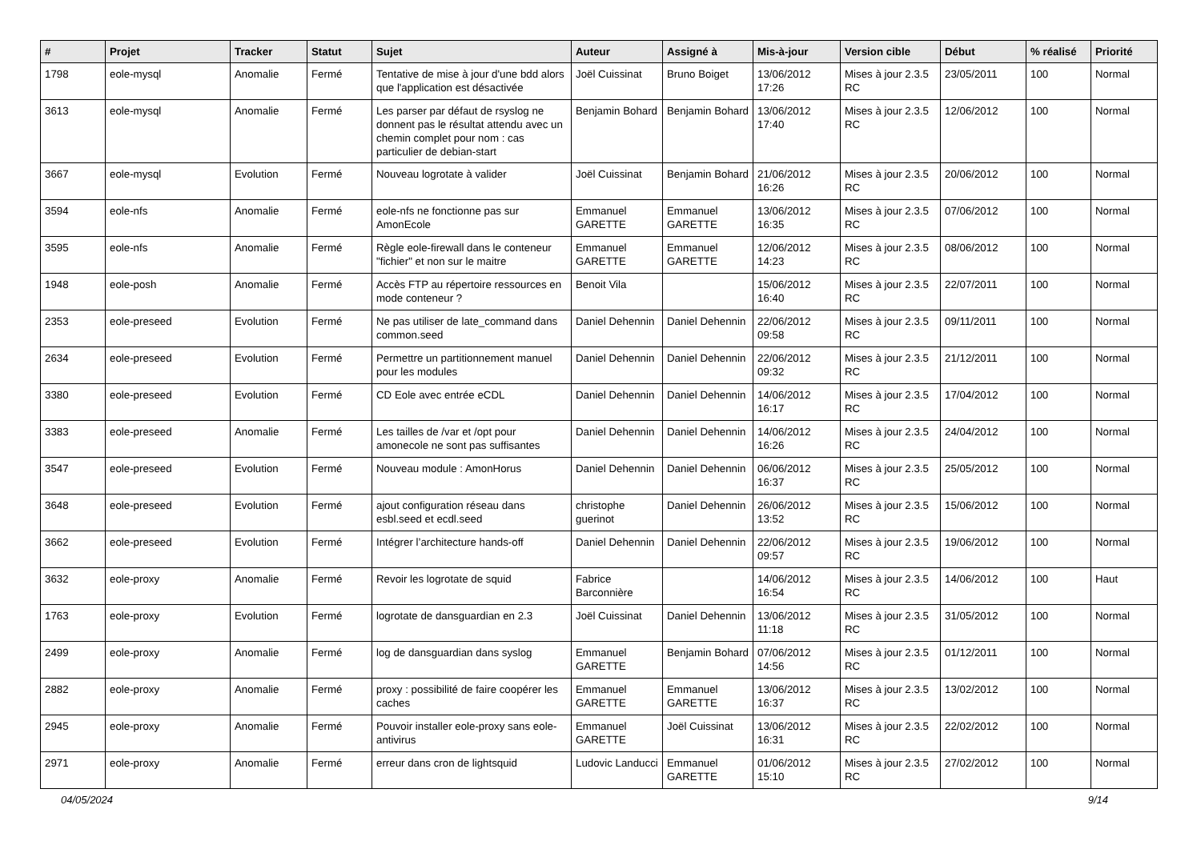| # | Projet | Tracker | Statut | Sujet | Auteur | Assigné à | Mis-à-jour | Version cible | Début | % réalisé | Priorité |
| --- | --- | --- | --- | --- | --- | --- | --- | --- | --- | --- | --- |
| 1798 | eole-mysql | Anomalie | Fermé | Tentative de mise à jour d'une bdd alors que l'application est désactivée | Joël Cuissinat | Bruno Boiget | 13/06/2012 17:26 | Mises à jour 2.3.5 RC | 23/05/2011 | 100 | Normal |
| 3613 | eole-mysql | Anomalie | Fermé | Les parser par défaut de rsyslog ne donnent pas le résultat attendu avec un chemin complet pour nom : cas particulier de debian-start | Benjamin Bohard | Benjamin Bohard | 13/06/2012 17:40 | Mises à jour 2.3.5 RC | 12/06/2012 | 100 | Normal |
| 3667 | eole-mysql | Evolution | Fermé | Nouveau logrotate à valider | Joël Cuissinat | Benjamin Bohard | 21/06/2012 16:26 | Mises à jour 2.3.5 RC | 20/06/2012 | 100 | Normal |
| 3594 | eole-nfs | Anomalie | Fermé | eole-nfs ne fonctionne pas sur AmonEcole | Emmanuel GARETTE | Emmanuel GARETTE | 13/06/2012 16:35 | Mises à jour 2.3.5 RC | 07/06/2012 | 100 | Normal |
| 3595 | eole-nfs | Anomalie | Fermé | Règle eole-firewall dans le conteneur "fichier" et non sur le maitre | Emmanuel GARETTE | Emmanuel GARETTE | 12/06/2012 14:23 | Mises à jour 2.3.5 RC | 08/06/2012 | 100 | Normal |
| 1948 | eole-posh | Anomalie | Fermé | Accès FTP au répertoire ressources en mode conteneur ? | Benoit Vila | | 15/06/2012 16:40 | Mises à jour 2.3.5 RC | 22/07/2011 | 100 | Normal |
| 2353 | eole-preseed | Evolution | Fermé | Ne pas utiliser de late_command dans common.seed | Daniel Dehennin | Daniel Dehennin | 22/06/2012 09:58 | Mises à jour 2.3.5 RC | 09/11/2011 | 100 | Normal |
| 2634 | eole-preseed | Evolution | Fermé | Permettre un partitionnement manuel pour les modules | Daniel Dehennin | Daniel Dehennin | 22/06/2012 09:32 | Mises à jour 2.3.5 RC | 21/12/2011 | 100 | Normal |
| 3380 | eole-preseed | Evolution | Fermé | CD Eole avec entrée eCDL | Daniel Dehennin | Daniel Dehennin | 14/06/2012 16:17 | Mises à jour 2.3.5 RC | 17/04/2012 | 100 | Normal |
| 3383 | eole-preseed | Anomalie | Fermé | Les tailles de /var et /opt pour amonecole ne sont pas suffisantes | Daniel Dehennin | Daniel Dehennin | 14/06/2012 16:26 | Mises à jour 2.3.5 RC | 24/04/2012 | 100 | Normal |
| 3547 | eole-preseed | Evolution | Fermé | Nouveau module : AmonHorus | Daniel Dehennin | Daniel Dehennin | 06/06/2012 16:37 | Mises à jour 2.3.5 RC | 25/05/2012 | 100 | Normal |
| 3648 | eole-preseed | Evolution | Fermé | ajout configuration réseau dans esbl.seed et ecdl.seed | christophe guerinot | Daniel Dehennin | 26/06/2012 13:52 | Mises à jour 2.3.5 RC | 15/06/2012 | 100 | Normal |
| 3662 | eole-preseed | Evolution | Fermé | Intégrer l’architecture hands-off | Daniel Dehennin | Daniel Dehennin | 22/06/2012 09:57 | Mises à jour 2.3.5 RC | 19/06/2012 | 100 | Normal |
| 3632 | eole-proxy | Anomalie | Fermé | Revoir les logrotate de squid | Fabrice Barconnière | | 14/06/2012 16:54 | Mises à jour 2.3.5 RC | 14/06/2012 | 100 | Haut |
| 1763 | eole-proxy | Evolution | Fermé | logrotate de dansguardian en 2.3 | Joël Cuissinat | Daniel Dehennin | 13/06/2012 11:18 | Mises à jour 2.3.5 RC | 31/05/2012 | 100 | Normal |
| 2499 | eole-proxy | Anomalie | Fermé | log de dansguardian dans syslog | Emmanuel GARETTE | Benjamin Bohard | 07/06/2012 14:56 | Mises à jour 2.3.5 RC | 01/12/2011 | 100 | Normal |
| 2882 | eole-proxy | Anomalie | Fermé | proxy : possibilité de faire coopérer les caches | Emmanuel GARETTE | Emmanuel GARETTE | 13/06/2012 16:37 | Mises à jour 2.3.5 RC | 13/02/2012 | 100 | Normal |
| 2945 | eole-proxy | Anomalie | Fermé | Pouvoir installer eole-proxy sans eole-antivirus | Emmanuel GARETTE | Joël Cuissinat | 13/06/2012 16:31 | Mises à jour 2.3.5 RC | 22/02/2012 | 100 | Normal |
| 2971 | eole-proxy | Anomalie | Fermé | erreur dans cron de lightsquid | Ludovic Landucci | Emmanuel GARETTE | 01/06/2012 15:10 | Mises à jour 2.3.5 RC | 27/02/2012 | 100 | Normal |
04/05/2024 9/14